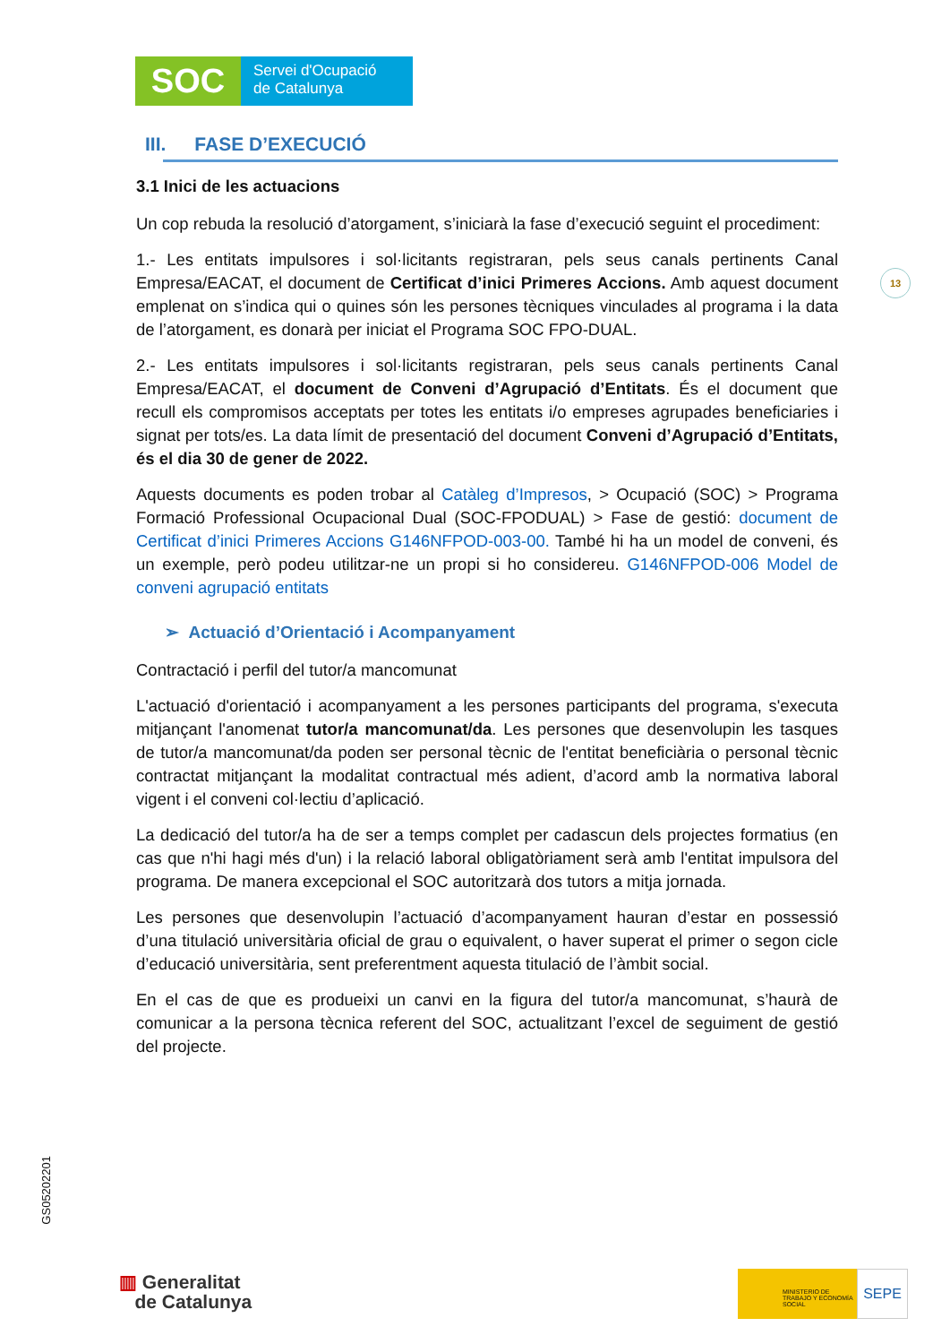SOC
Servei d'Ocupació
de Catalunya
13
III. FASE D’EXECUCIÓ
3.1 Inici de les actuacions
Un cop rebuda la resolució d’atorgament, s’iniciarà la fase d’execució seguint el procediment:
1.- Les entitats impulsores i sol·licitants registraran, pels seus canals pertinents Canal Empresa/EACAT, el document de Certificat d’inici Primeres Accions. Amb aquest document emplenat on s’indica qui o quines són les persones tècniques vinculades al programa i la data de l’atorgament, es donarà per iniciat el Programa SOC FPO-DUAL.
2.- Les entitats impulsores i sol·licitants registraran, pels seus canals pertinents Canal Empresa/EACAT, el document de Conveni d’Agrupació d’Entitats. És el document que recull els compromisos acceptats per totes les entitats i/o empreses agrupades beneficiaries i signat per tots/es. La data límit de presentació del document Conveni d’Agrupació d’Entitats, és el dia 30 de gener de 2022.
Aquests documents es poden trobar al Catàleg d’Impresos, > Ocupació (SOC) > Programa Formació Professional Ocupacional Dual (SOC-FPODUAL) > Fase de gestió: document de Certificat d’inici Primeres Accions G146NFPOD-003-00. També hi ha un model de conveni, és un exemple, però podeu utilitzar-ne un propi si ho considereu. G146NFPOD-006 Model de conveni agrupació entitats
➢ Actuació d’Orientació i Acompanyament
Contractació i perfil del tutor/a mancomunat
L'actuació d'orientació i acompanyament a les persones participants del programa, s'executa mitjançant l'anomenat tutor/a mancomunat/da. Les persones que desenvolupin les tasques de tutor/a mancomunat/da poden ser personal tècnic de l'entitat beneficiària o personal tècnic contractat mitjançant la modalitat contractual més adient, d’acord amb la normativa laboral vigent i el conveni col·lectiu d’aplicació.
La dedicació del tutor/a ha de ser a temps complet per cadascun dels projectes formatius (en cas que n'hi hagi més d'un) i la relació laboral obligatòriament serà amb l'entitat impulsora del programa. De manera excepcional el SOC autoritzarà dos tutors a mitja jornada.
Les persones que desenvolupin l’actuació d’acompanyament hauran d’estar en possessió d’una titulació universitària oficial de grau o equivalent, o haver superat el primer o segon cicle d’educació universitària, sent preferentment aquesta titulació de l’àmbit social.
En el cas de que es produeixi un canvi en la figura del tutor/a mancomunat, s’haurà de comunicar a la persona tècnica referent del SOC, actualitzant l’excel de seguiment de gestió del projecte.
GS05202201
▥ Generalitat
de Catalunya
MINISTERIO DE TRABAJO Y ECONOMÍA SOCIAL
SEPE